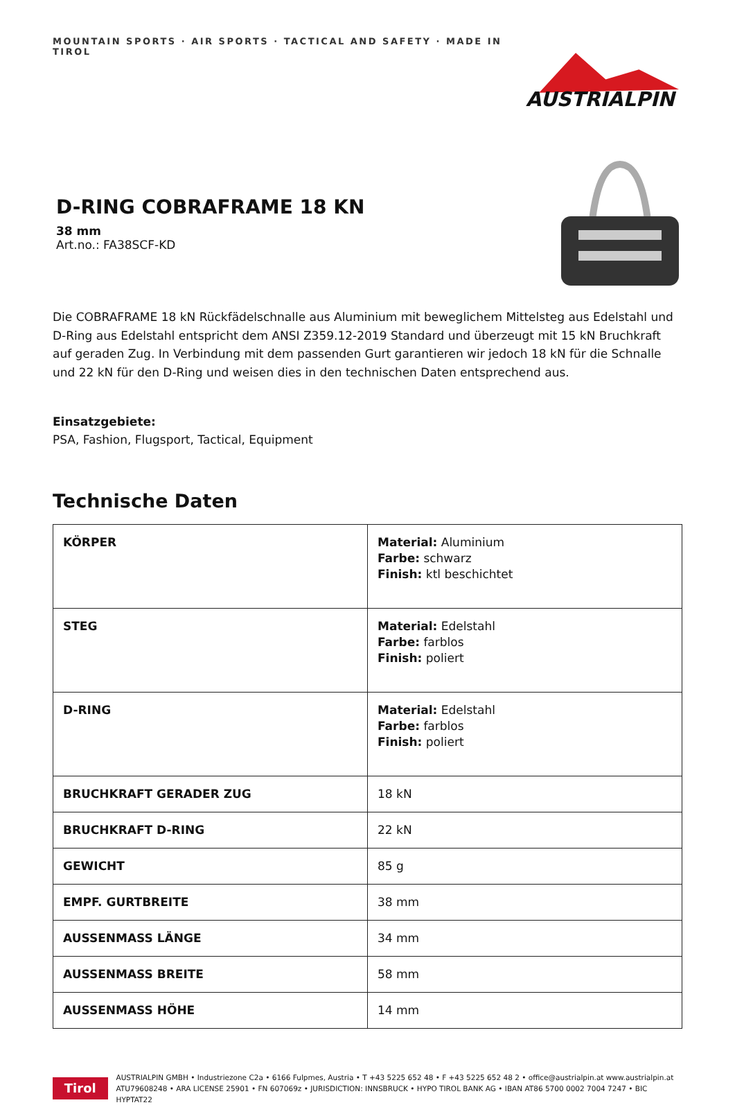MOUNTAIN SPORTS · AIR SPORTS · TACTICAL AND SAFETY · MADE IN TIROL
AUSTRIALPIN
D-RING COBRAFRAME 18 KN
38 mm
Art.no.: FA38SCF-KD
Die COBRAFRAME 18 kN Rückfädelschnalle aus Aluminium mit beweglichem Mittelsteg aus Edelstahl und D-Ring aus Edelstahl entspricht dem ANSI Z359.12-2019 Standard und überzeugt mit 15 kN Bruchkraft auf geraden Zug. In Verbindung mit dem passenden Gurt garantieren wir jedoch 18 kN für die Schnalle und 22 kN für den D-Ring und weisen dies in den technischen Daten entsprechend aus.
Einsatzgebiete:
PSA, Fashion, Flugsport, Tactical, Equipment
Technische Daten
| KÖRPER | Material: Aluminium Farbe: schwarz Finish: ktl beschichtet |
| STEG | Material: Edelstahl Farbe: farblos Finish: poliert |
| D-RING | Material: Edelstahl Farbe: farblos Finish: poliert |
| BRUCHKRAFT GERADER ZUG | 18 kN |
| BRUCHKRAFT D-RING | 22 kN |
| GEWICHT | 85 g |
| EMPF. GURTBREITE | 38 mm |
| AUSSENMASS LÄNGE | 34 mm |
| AUSSENMASS BREITE | 58 mm |
| AUSSENMASS HÖHE | 14 mm |
Tirol
AUSTRIALPIN GMBH • Industriezone C2a • 6166 Fulpmes, Austria • T +43 5225 652 48 • F +43 5225 652 48 2 • office@austrialpin.at www.austrialpin.at
ATU79608248 • ARA LICENSE 25901 • FN 607069z • JURISDICTION: INNSBRUCK • HYPO TIROL BANK AG • IBAN AT86 5700 0002 7004 7247 • BIC HYPTAT22